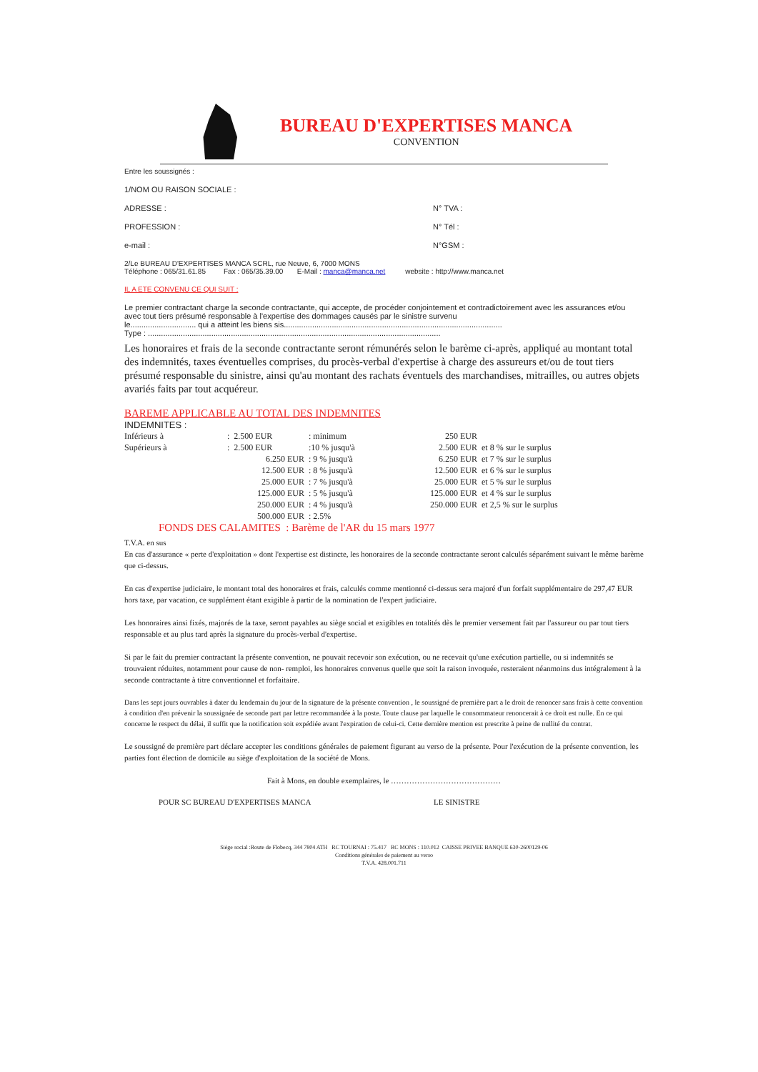BUREAU D'EXPERTISES MANCA
CONVENTION
Entre les soussignés :
1/NOM OU RAISON SOCIALE :
ADRESSE : N° TVA :
PROFESSION : N° Tél :
e-mail : N°GSM :
2/Le BUREAU D'EXPERTISES MANCA SCRL, rue Neuve, 6, 7000 MONS
Téléphone : 065/31.61.85 Fax : 065/35.39.00 E-Mail : manca@manca.net website : http://www.manca.net
IL A ETE CONVENU CE QUI SUIT :
Le premier contractant charge la seconde contractante, qui accepte, de procéder conjointement et contradictoirement avec les assurances et/ou avec tout tiers présumé responsable à l'expertise des dommages causés par le sinistre survenu
le.............................. qui a atteint les biens sis....................................................................................................
Type : ......................................................................................................................................
Les honoraires et frais de la seconde contractante seront rémunérés selon le barème ci-après, appliqué au montant total des indemnités, taxes éventuelles comprises, du procès-verbal d'expertise à charge des assureurs et/ou de tout tiers présumé responsable du sinistre, ainsi qu'au montant des rachats éventuels des marchandises, mitrailles, ou autres objets avariés faits par tout acquéreur.
BAREME APPLICABLE AU TOTAL DES INDEMNITES
INDEMNITES :
| Inférieurs à | : 2.500 EUR | : minimum | 250 EUR | |
| Supérieurs à | : 2.500 EUR | :10 % jusqu'à | 2.500 EUR | et 8 % sur le surplus |
| | 6.250 EUR | : 9 % jusqu'à | 6.250 EUR | et 7 % sur le surplus |
| | 12.500 EUR | : 8 % jusqu'à | 12.500 EUR | et 6 % sur le surplus |
| | 25.000 EUR | : 7 % jusqu'à | 25.000 EUR | et 5 % sur le surplus |
| | 125.000 EUR | : 5 % jusqu'à | 125.000 EUR | et 4 % sur le surplus |
| | 250.000 EUR | : 4 % jusqu'à | 250.000 EUR | et 2,5 % sur le surplus |
| | 500.000 EUR | : 2.5% | | |
FONDS DES CALAMITES : Barème de l'AR du 15 mars 1977
T.V.A. en sus
En cas d'assurance « perte d'exploitation » dont l'expertise est distincte, les honoraires de la seconde contractante seront calculés séparément suivant le même barème que ci-dessus.
En cas d'expertise judiciaire, le montant total des honoraires et frais, calculés comme mentionné ci-dessus sera majoré d'un forfait supplémentaire de 297,47 EUR hors taxe, par vacation, ce supplément étant exigible à partir de la nomination de l'expert judiciaire.
Les honoraires ainsi fixés, majorés de la taxe, seront payables au siège social et exigibles en totalités dès le premier versement fait par l'assureur ou par tout tiers responsable et au plus tard après la signature du procès-verbal d'expertise.
Si par le fait du premier contractant la présente convention, ne pouvait recevoir son exécution, ou ne recevait qu'une exécution partielle, ou si indemnités se trouvaient réduites, notamment pour cause de non- remploi, les honoraires convenus quelle que soit la raison invoquée, resteraient néanmoins dus intégralement à la seconde contractante à titre conventionnel et forfaitaire.
Dans les sept jours ouvrables à dater du lendemain du jour de la signature de la présente convention , le soussigné de première part a le droit de renoncer sans frais à cette convention à condition d'en prévenir la soussignée de seconde part par lettre recommandée à la poste. Toute clause par laquelle le consommateur renoncerait à ce droit est nulle. En ce qui concerne le respect du délai, il suffit que la notification soit expédiée avant l'expiration de celui-ci. Cette dernière mention est prescrite à peine de nullité du contrat.
Le soussigné de première part déclare accepter les conditions générales de paiement figurant au verso de la présente. Pour l'exécution de la présente convention, les parties font élection de domicile au siège d'exploitation de la société de Mons.
Fait à Mons, en double exemplaires, le ……………………………………
POUR SC BUREAU D'EXPERTISES MANCA LE SINISTRE
Siège social :Route de Flobecq, 344 7804 ATH RC TOURNAI : 75.417 RC MONS : 110.012 CAISSE PRIVEE BANQUE 630-2600129-06
Conditions générales de paiement au verso
T.V.A. 428.001.711